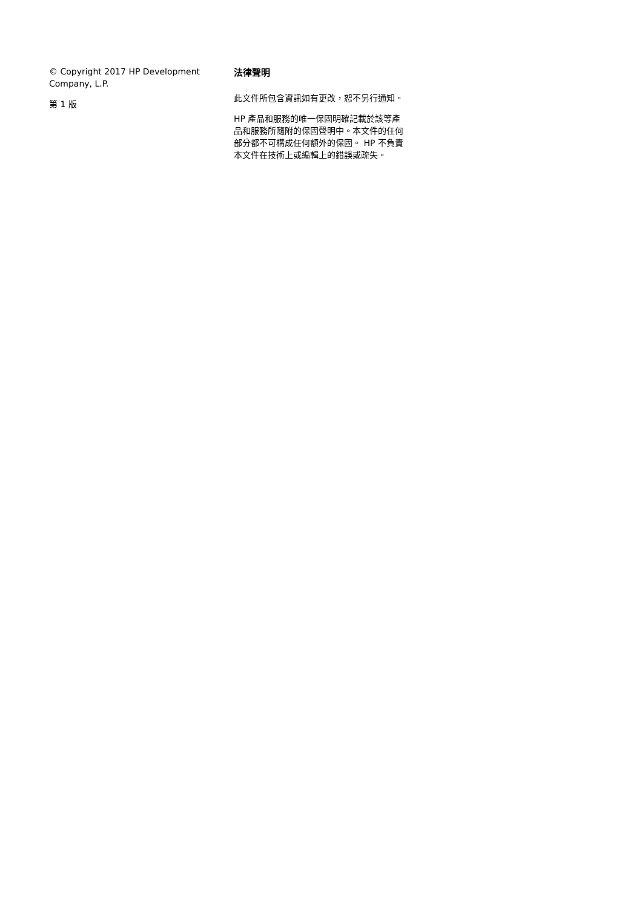© Copyright 2017 HP Development Company, L.P.
第 1 版
法律聲明
此文件所包含資訊如有更改，恕不另行通知。
HP 產品和服務的唯一保固明確記載於該等產品和服務所隨附的保固聲明中。本文件的任何部分都不可構成任何額外的保固。 HP 不負責本文件在技術上或編輯上的錯誤或疏失。